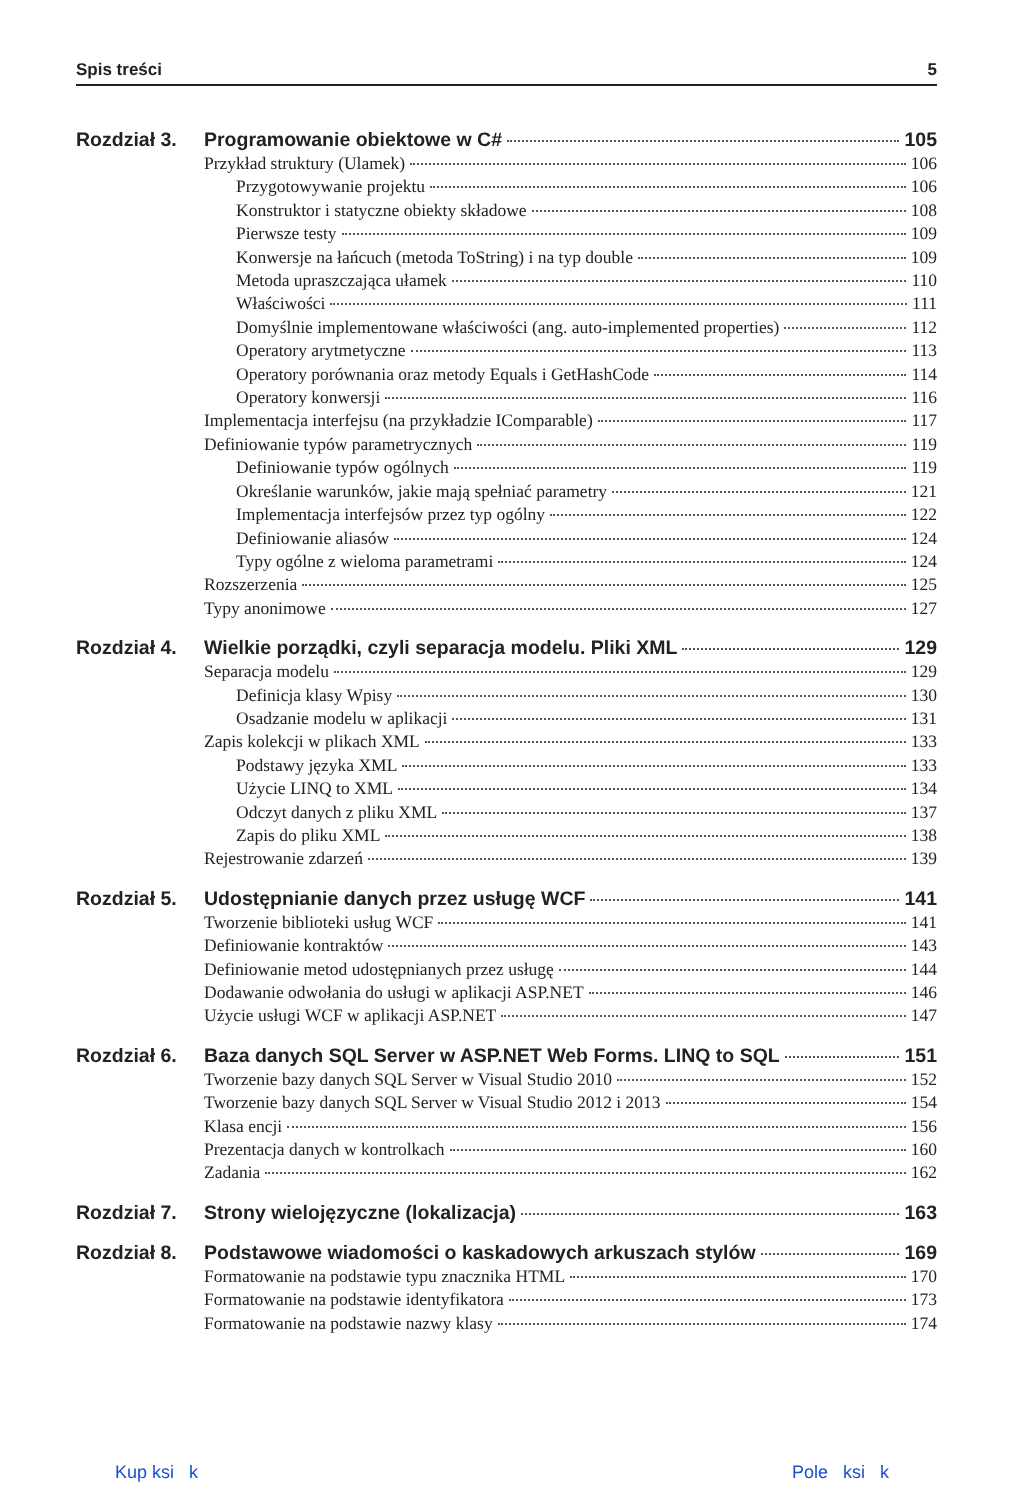Spis treści 5
Rozdział 3. Programowanie obiektowe w C# 105
Przykład struktury (Ulamek) 106
Przygotowywanie projektu 106
Konstruktor i statyczne obiekty składowe 108
Pierwsze testy 109
Konwersje na łańcuch (metoda ToString) i na typ double 109
Metoda upraszczająca ułamek 110
Właściwości 111
Domyślnie implementowane właściwości (ang. auto-implemented properties) 112
Operatory arytmetyczne 113
Operatory porównania oraz metody Equals i GetHashCode 114
Operatory konwersji 116
Implementacja interfejsu (na przykładzie IComparable) 117
Definiowanie typów parametrycznych 119
Definiowanie typów ogólnych 119
Określanie warunków, jakie mają spełniać parametry 121
Implementacja interfejsów przez typ ogólny 122
Definiowanie aliasów 124
Typy ogólne z wieloma parametrami 124
Rozszerzenia 125
Typy anonimowe 127
Rozdział 4. Wielkie porządki, czyli separacja modelu. Pliki XML 129
Separacja modelu 129
Definicja klasy Wpisy 130
Osadzanie modelu w aplikacji 131
Zapis kolekcji w plikach XML 133
Podstawy języka XML 133
Użycie LINQ to XML 134
Odczyt danych z pliku XML 137
Zapis do pliku XML 138
Rejestrowanie zdarzeń 139
Rozdział 5. Udostępnianie danych przez usługę WCF 141
Tworzenie biblioteki usług WCF 141
Definiowanie kontraktów 143
Definiowanie metod udostępnianych przez usługę 144
Dodawanie odwołania do usługi w aplikacji ASP.NET 146
Użycie usługi WCF w aplikacji ASP.NET 147
Rozdział 6. Baza danych SQL Server w ASP.NET Web Forms. LINQ to SQL 151
Tworzenie bazy danych SQL Server w Visual Studio 2010 152
Tworzenie bazy danych SQL Server w Visual Studio 2012 i 2013 154
Klasa encji 156
Prezentacja danych w kontrolkach 160
Zadania 162
Rozdział 7. Strony wielojęzyczne (lokalizacja) 163
Rozdział 8. Podstawowe wiadomości o kaskadowych arkuszach stylów 169
Formatowanie na podstawie typu znacznika HTML 170
Formatowanie na podstawie identyfikatora 173
Formatowanie na podstawie nazwy klasy 174
Kup ksi k Pole ksi k